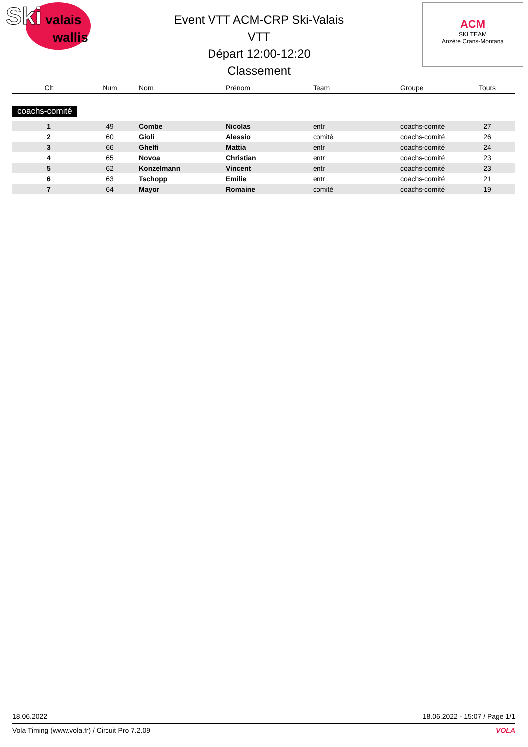Ski valais
wallis
Event VTT ACM-CRP Ski-Valais
VTT
Départ 12:00-12:20
Classement
ACM
SKI TEAM
Anzère Crans-Montana
| Clt | Num | Nom | Prénom | Team | Groupe | Tours |
| --- | --- | --- | --- | --- | --- | --- |
| coachs-comité | | | | | | |
| 1 | 49 | Combe | Nicolas | entr | coachs-comité | 27 |
| 2 | 60 | Gioli | Alessio | comité | coachs-comité | 26 |
| 3 | 66 | Ghelfi | Mattia | entr | coachs-comité | 24 |
| 4 | 65 | Novoa | Christian | entr | coachs-comité | 23 |
| 5 | 62 | Konzelmann | Vincent | entr | coachs-comité | 23 |
| 6 | 63 | Tschopp | Emilie | entr | coachs-comité | 21 |
| 7 | 64 | Mayor | Romaine | comité | coachs-comité | 19 |
18.06.2022 18.06.2022 - 15:07 / Page 1/1
Vola Timing (www.vola.fr) / Circuit Pro 7.2.09 VOLA